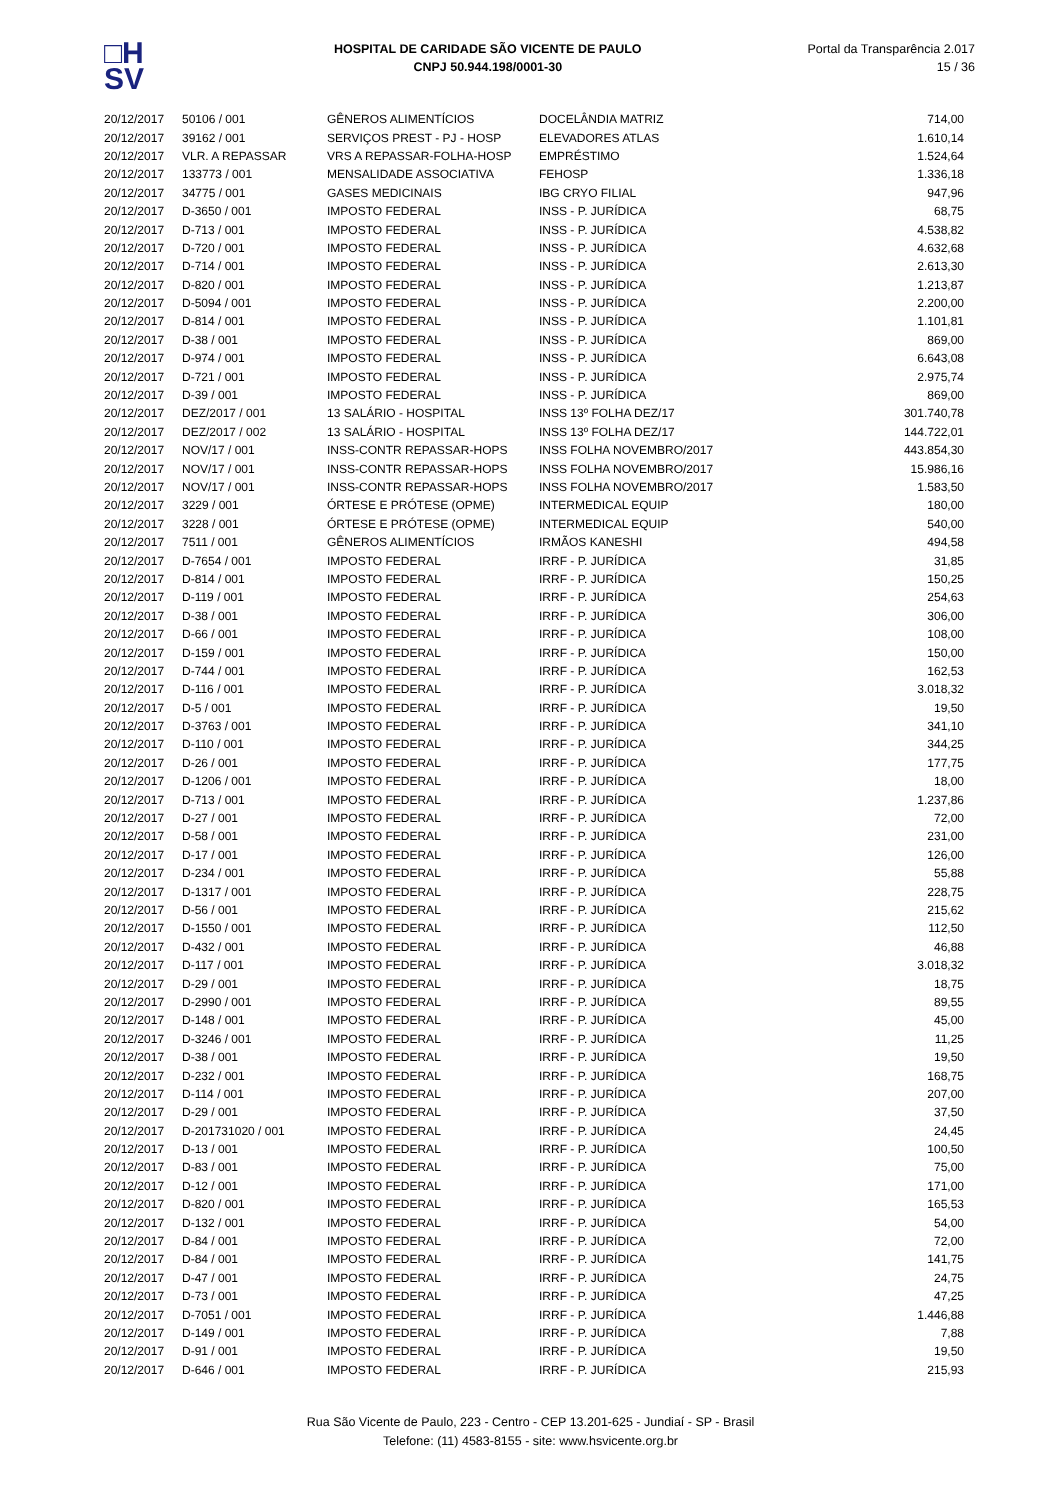□H
SV
HOSPITAL DE CARIDADE SÃO VICENTE DE PAULO
CNPJ 50.944.198/0001-30
Portal da Transparência 2.017
15 / 36
| 20/12/2017 | 50106 / 001 | GÊNEROS ALIMENTÍCIOS | DOCELÂNDIA MATRIZ | 714,00 |
| 20/12/2017 | 39162 / 001 | SERVIÇOS PREST - PJ - HOSP | ELEVADORES ATLAS | 1.610,14 |
| 20/12/2017 | VLR. A REPASSAR | VRS A REPASSAR-FOLHA-HOSP | EMPRÉSTIMO | 1.524,64 |
| 20/12/2017 | 133773 / 001 | MENSALIDADE ASSOCIATIVA | FEHOSP | 1.336,18 |
| 20/12/2017 | 34775 / 001 | GASES MEDICINAIS | IBG CRYO FILIAL | 947,96 |
| 20/12/2017 | D-3650 / 001 | IMPOSTO FEDERAL | INSS - P. JURÍDICA | 68,75 |
| 20/12/2017 | D-713 / 001 | IMPOSTO FEDERAL | INSS - P. JURÍDICA | 4.538,82 |
| 20/12/2017 | D-720 / 001 | IMPOSTO FEDERAL | INSS - P. JURÍDICA | 4.632,68 |
| 20/12/2017 | D-714 / 001 | IMPOSTO FEDERAL | INSS - P. JURÍDICA | 2.613,30 |
| 20/12/2017 | D-820 / 001 | IMPOSTO FEDERAL | INSS - P. JURÍDICA | 1.213,87 |
| 20/12/2017 | D-5094 / 001 | IMPOSTO FEDERAL | INSS - P. JURÍDICA | 2.200,00 |
| 20/12/2017 | D-814 / 001 | IMPOSTO FEDERAL | INSS - P. JURÍDICA | 1.101,81 |
| 20/12/2017 | D-38 / 001 | IMPOSTO FEDERAL | INSS - P. JURÍDICA | 869,00 |
| 20/12/2017 | D-974 / 001 | IMPOSTO FEDERAL | INSS - P. JURÍDICA | 6.643,08 |
| 20/12/2017 | D-721 / 001 | IMPOSTO FEDERAL | INSS - P. JURÍDICA | 2.975,74 |
| 20/12/2017 | D-39 / 001 | IMPOSTO FEDERAL | INSS - P. JURÍDICA | 869,00 |
| 20/12/2017 | DEZ/2017 / 001 | 13 SALÁRIO - HOSPITAL | INSS 13º FOLHA DEZ/17 | 301.740,78 |
| 20/12/2017 | DEZ/2017 / 002 | 13 SALÁRIO - HOSPITAL | INSS 13º FOLHA DEZ/17 | 144.722,01 |
| 20/12/2017 | NOV/17 / 001 | INSS-CONTR REPASSAR-HOPS | INSS FOLHA NOVEMBRO/2017 | 443.854,30 |
| 20/12/2017 | NOV/17 / 001 | INSS-CONTR REPASSAR-HOPS | INSS FOLHA NOVEMBRO/2017 | 15.986,16 |
| 20/12/2017 | NOV/17 / 001 | INSS-CONTR REPASSAR-HOPS | INSS FOLHA NOVEMBRO/2017 | 1.583,50 |
| 20/12/2017 | 3229 / 001 | ÓRTESE E PRÓTESE (OPME) | INTERMEDICAL EQUIP | 180,00 |
| 20/12/2017 | 3228 / 001 | ÓRTESE E PRÓTESE (OPME) | INTERMEDICAL EQUIP | 540,00 |
| 20/12/2017 | 7511 / 001 | GÊNEROS ALIMENTÍCIOS | IRMÃOS KANESHI | 494,58 |
| 20/12/2017 | D-7654 / 001 | IMPOSTO FEDERAL | IRRF - P. JURÍDICA | 31,85 |
| 20/12/2017 | D-814 / 001 | IMPOSTO FEDERAL | IRRF - P. JURÍDICA | 150,25 |
| 20/12/2017 | D-119 / 001 | IMPOSTO FEDERAL | IRRF - P. JURÍDICA | 254,63 |
| 20/12/2017 | D-38 / 001 | IMPOSTO FEDERAL | IRRF - P. JURÍDICA | 306,00 |
| 20/12/2017 | D-66 / 001 | IMPOSTO FEDERAL | IRRF - P. JURÍDICA | 108,00 |
| 20/12/2017 | D-159 / 001 | IMPOSTO FEDERAL | IRRF - P. JURÍDICA | 150,00 |
| 20/12/2017 | D-744 / 001 | IMPOSTO FEDERAL | IRRF - P. JURÍDICA | 162,53 |
| 20/12/2017 | D-116 / 001 | IMPOSTO FEDERAL | IRRF - P. JURÍDICA | 3.018,32 |
| 20/12/2017 | D-5 / 001 | IMPOSTO FEDERAL | IRRF - P. JURÍDICA | 19,50 |
| 20/12/2017 | D-3763 / 001 | IMPOSTO FEDERAL | IRRF - P. JURÍDICA | 341,10 |
| 20/12/2017 | D-110 / 001 | IMPOSTO FEDERAL | IRRF - P. JURÍDICA | 344,25 |
| 20/12/2017 | D-26 / 001 | IMPOSTO FEDERAL | IRRF - P. JURÍDICA | 177,75 |
| 20/12/2017 | D-1206 / 001 | IMPOSTO FEDERAL | IRRF - P. JURÍDICA | 18,00 |
| 20/12/2017 | D-713 / 001 | IMPOSTO FEDERAL | IRRF - P. JURÍDICA | 1.237,86 |
| 20/12/2017 | D-27 / 001 | IMPOSTO FEDERAL | IRRF - P. JURÍDICA | 72,00 |
| 20/12/2017 | D-58 / 001 | IMPOSTO FEDERAL | IRRF - P. JURÍDICA | 231,00 |
| 20/12/2017 | D-17 / 001 | IMPOSTO FEDERAL | IRRF - P. JURÍDICA | 126,00 |
| 20/12/2017 | D-234 / 001 | IMPOSTO FEDERAL | IRRF - P. JURÍDICA | 55,88 |
| 20/12/2017 | D-1317 / 001 | IMPOSTO FEDERAL | IRRF - P. JURÍDICA | 228,75 |
| 20/12/2017 | D-56 / 001 | IMPOSTO FEDERAL | IRRF - P. JURÍDICA | 215,62 |
| 20/12/2017 | D-1550 / 001 | IMPOSTO FEDERAL | IRRF - P. JURÍDICA | 112,50 |
| 20/12/2017 | D-432 / 001 | IMPOSTO FEDERAL | IRRF - P. JURÍDICA | 46,88 |
| 20/12/2017 | D-117 / 001 | IMPOSTO FEDERAL | IRRF - P. JURÍDICA | 3.018,32 |
| 20/12/2017 | D-29 / 001 | IMPOSTO FEDERAL | IRRF - P. JURÍDICA | 18,75 |
| 20/12/2017 | D-2990 / 001 | IMPOSTO FEDERAL | IRRF - P. JURÍDICA | 89,55 |
| 20/12/2017 | D-148 / 001 | IMPOSTO FEDERAL | IRRF - P. JURÍDICA | 45,00 |
| 20/12/2017 | D-3246 / 001 | IMPOSTO FEDERAL | IRRF - P. JURÍDICA | 11,25 |
| 20/12/2017 | D-38 / 001 | IMPOSTO FEDERAL | IRRF - P. JURÍDICA | 19,50 |
| 20/12/2017 | D-232 / 001 | IMPOSTO FEDERAL | IRRF - P. JURÍDICA | 168,75 |
| 20/12/2017 | D-114 / 001 | IMPOSTO FEDERAL | IRRF - P. JURÍDICA | 207,00 |
| 20/12/2017 | D-29 / 001 | IMPOSTO FEDERAL | IRRF - P. JURÍDICA | 37,50 |
| 20/12/2017 | D-201731020 / 001 | IMPOSTO FEDERAL | IRRF - P. JURÍDICA | 24,45 |
| 20/12/2017 | D-13 / 001 | IMPOSTO FEDERAL | IRRF - P. JURÍDICA | 100,50 |
| 20/12/2017 | D-83 / 001 | IMPOSTO FEDERAL | IRRF - P. JURÍDICA | 75,00 |
| 20/12/2017 | D-12 / 001 | IMPOSTO FEDERAL | IRRF - P. JURÍDICA | 171,00 |
| 20/12/2017 | D-820 / 001 | IMPOSTO FEDERAL | IRRF - P. JURÍDICA | 165,53 |
| 20/12/2017 | D-132 / 001 | IMPOSTO FEDERAL | IRRF - P. JURÍDICA | 54,00 |
| 20/12/2017 | D-84 / 001 | IMPOSTO FEDERAL | IRRF - P. JURÍDICA | 72,00 |
| 20/12/2017 | D-84 / 001 | IMPOSTO FEDERAL | IRRF - P. JURÍDICA | 141,75 |
| 20/12/2017 | D-47 / 001 | IMPOSTO FEDERAL | IRRF - P. JURÍDICA | 24,75 |
| 20/12/2017 | D-73 / 001 | IMPOSTO FEDERAL | IRRF - P. JURÍDICA | 47,25 |
| 20/12/2017 | D-7051 / 001 | IMPOSTO FEDERAL | IRRF - P. JURÍDICA | 1.446,88 |
| 20/12/2017 | D-149 / 001 | IMPOSTO FEDERAL | IRRF - P. JURÍDICA | 7,88 |
| 20/12/2017 | D-91 / 001 | IMPOSTO FEDERAL | IRRF - P. JURÍDICA | 19,50 |
| 20/12/2017 | D-646 / 001 | IMPOSTO FEDERAL | IRRF - P. JURÍDICA | 215,93 |
Rua São Vicente de Paulo, 223 - Centro - CEP 13.201-625 - Jundiaí - SP - Brasil
Telefone: (11) 4583-8155 - site: www.hsvicente.org.br